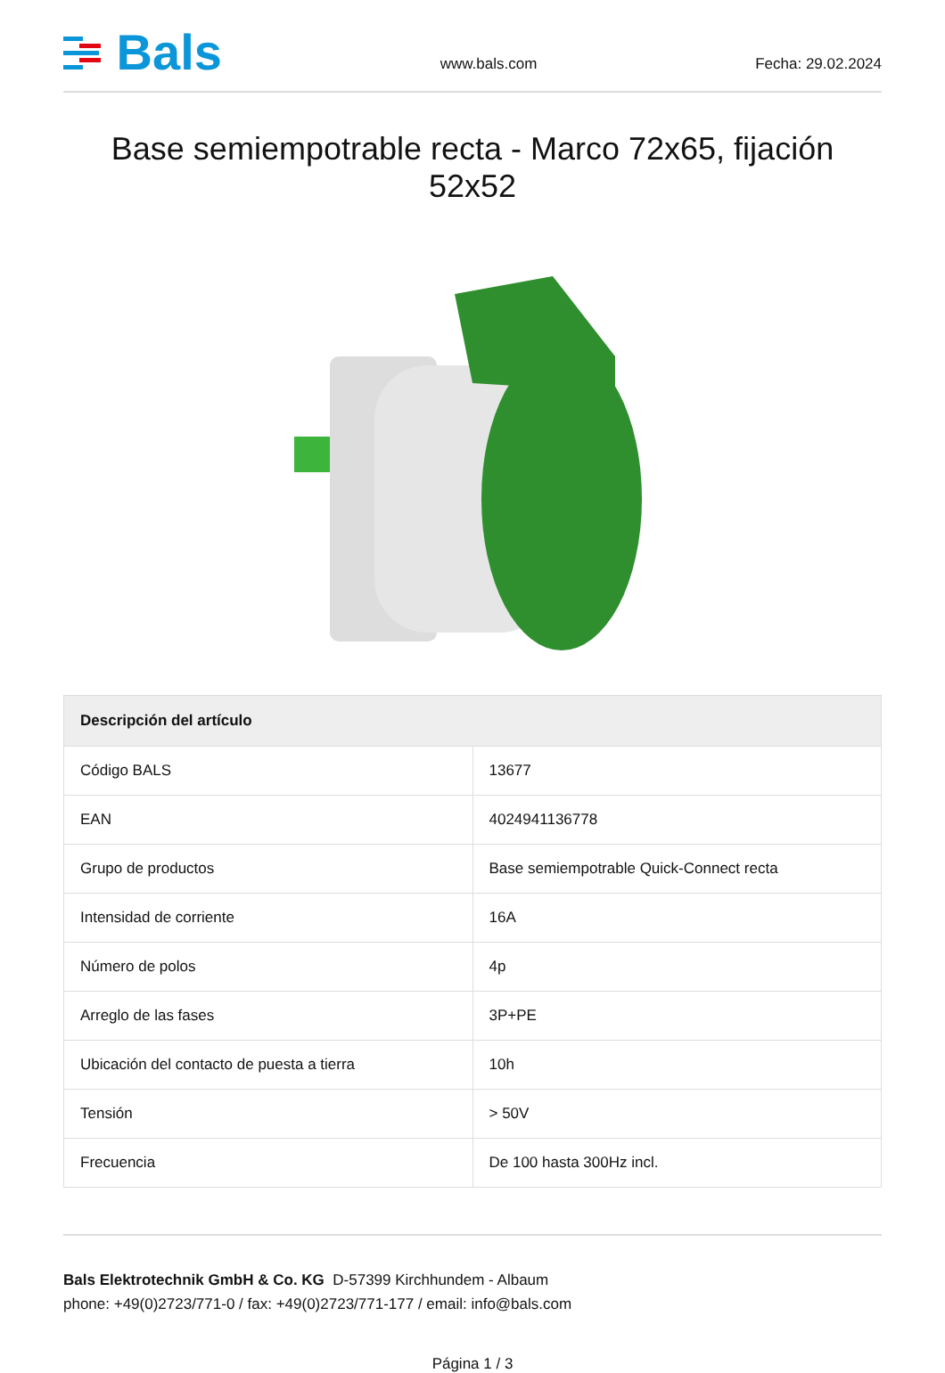Bals
www.bals.com
Fecha: 29.02.2024
Base semiempotrable recta - Marco 72x65, fijación 52x52
| Descripción del artículo | |
| --- | --- |
| Código BALS | 13677 |
| EAN | 4024941136778 |
| Grupo de productos | Base semiempotrable Quick-Connect recta |
| Intensidad de corriente | 16A |
| Número de polos | 4p |
| Arreglo de las fases | 3P+PE |
| Ubicación del contacto de puesta a tierra | 10h |
| Tensión | > 50V |
| Frecuencia | De 100 hasta 300Hz incl. |
Bals Elektrotechnik GmbH & Co. KG D-57399 Kirchhundem - Albaum
phone: +49(0)2723/771-0 / fax: +49(0)2723/771-177 / email: info@bals.com
Página 1 / 3